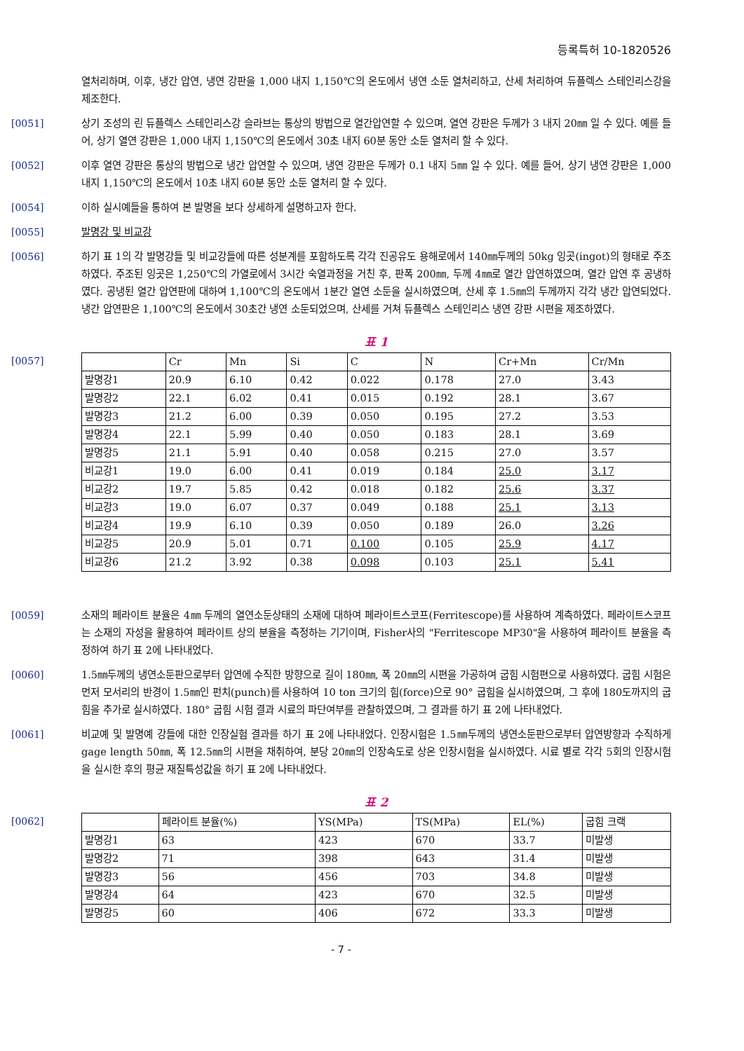등록특허 10-1820526
열처리하며, 이후, 냉간 압연, 냉연 강판을 1,000 내지 1,150℃의 온도에서 냉연 소둔 열처리하고, 산세 처리하여 듀플렉스 스테인리스강을 제조한다.
[0051] 상기 조성의 린 듀플렉스 스테인리스강 슬라브는 통상의 방법으로 열간압연할 수 있으며, 열연 강판은 두께가 3 내지 20㎜ 일 수 있다. 예를 들어, 상기 열연 강판은 1,000 내지 1,150℃의 온도에서 30초 내지 60분 동안 소둔 열처리 할 수 있다.
[0052] 이후 열연 강판은 통상의 방법으로 냉간 압연할 수 있으며, 냉연 강판은 두께가 0.1 내지 5㎜ 일 수 있다. 예를 들어, 상기 냉연 강판은 1,000 내지 1,150℃의 온도에서 10초 내지 60분 동안 소둔 열처리 할 수 있다.
[0054] 이하 실시예들을 통하여 본 발명을 보다 상세하게 설명하고자 한다.
[0055] 발명강 및 비교강
[0056] 하기 표 1의 각 발명강들 및 비교강들에 따른 성분계를 포함하도록 각각 진공유도 용해로에서 140㎜두께의 50kg 잉곳(ingot)의 형태로 주조하였다. 주조된 잉곳은 1,250℃의 가열로에서 3시간 숙열과정을 거친 후, 판폭 200㎜, 두께 4㎜로 열간 압연하였으며, 열간 압연 후 공냉하였다. 공냉된 열간 압연판에 대하여 1,100℃의 온도에서 1분간 열연 소둔을 실시하였으며, 산세 후 1.5㎜의 두께까지 각각 냉간 압연되었다. 냉간 압연판은 1,100℃의 온도에서 30초간 냉연 소둔되었으며, 산세를 거쳐 듀플렉스 스테인리스 냉연 강판 시편을 제조하였다.
표 1
[0057]
| | Cr | Mn | Si | C | N | Cr+Mn | Cr/Mn |
| 발명강1 | 20.9 | 6.10 | 0.42 | 0.022 | 0.178 | 27.0 | 3.43 |
| 발명강2 | 22.1 | 6.02 | 0.41 | 0.015 | 0.192 | 28.1 | 3.67 |
| 발명강3 | 21.2 | 6.00 | 0.39 | 0.050 | 0.195 | 27.2 | 3.53 |
| 발명강4 | 22.1 | 5.99 | 0.40 | 0.050 | 0.183 | 28.1 | 3.69 |
| 발명강5 | 21.1 | 5.91 | 0.40 | 0.058 | 0.215 | 27.0 | 3.57 |
| 비교강1 | 19.0 | 6.00 | 0.41 | 0.019 | 0.184 | 25.0 | 3.17 |
| 비교강2 | 19.7 | 5.85 | 0.42 | 0.018 | 0.182 | 25.6 | 3.37 |
| 비교강3 | 19.0 | 6.07 | 0.37 | 0.049 | 0.188 | 25.1 | 3.13 |
| 비교강4 | 19.9 | 6.10 | 0.39 | 0.050 | 0.189 | 26.0 | 3.26 |
| 비교강5 | 20.9 | 5.01 | 0.71 | 0.100 | 0.105 | 25.9 | 4.17 |
| 비교강6 | 21.2 | 3.92 | 0.38 | 0.098 | 0.103 | 25.1 | 5.41 |
[0059] 소재의 페라이트 분율은 4㎜ 두께의 열연소둔상태의 소재에 대하여 페라이트스코프(Ferritescope)를 사용하여 계측하였다. 페라이트스코프는 소재의 자성을 활용하여 페라이트 상의 분율을 측정하는 기기이며, Fisher사의 "Ferritescope MP30"을 사용하여 페라이트 분율을 측정하여 하기 표 2에 나타내었다.
[0060] 1.5㎜두께의 냉연소둔판으로부터 압연에 수직한 방향으로 길이 180㎜, 폭 20㎜의 시편을 가공하여 굽힘 시험편으로 사용하였다. 굽힘 시험은 먼저 모서리의 반경이 1.5㎜인 펀치(punch)를 사용하여 10 ton 크기의 힘(force)으로 90° 굽힘을 실시하였으며, 그 후에 180도까지의 굽힘을 추가로 실시하였다. 180° 굽힘 시험 결과 시료의 파단여부를 관찰하였으며, 그 결과를 하기 표 2에 나타내었다.
[0061] 비교예 및 발명예 강들에 대한 인장실험 결과를 하기 표 2에 나타내었다. 인장시험은 1.5㎜두께의 냉연소둔판으로부터 압연방향과 수직하게 gage length 50㎜, 폭 12.5㎜의 시편을 채취하여, 분당 20㎜의 인장속도로 상온 인장시험을 실시하였다. 시료 별로 각각 5회의 인장시험을 실시한 후의 평균 재질특성값을 하기 표 2에 나타내었다.
표 2
[0062]
| | 페라이트 분율(%) | YS(MPa) | TS(MPa) | EL(%) | 굽힘 크랙 |
| 발명강1 | 63 | 423 | 670 | 33.7 | 미발생 |
| 발명강2 | 71 | 398 | 643 | 31.4 | 미발생 |
| 발명강3 | 56 | 456 | 703 | 34.8 | 미발생 |
| 발명강4 | 64 | 423 | 670 | 32.5 | 미발생 |
| 발명강5 | 60 | 406 | 672 | 33.3 | 미발생 |
- 7 -